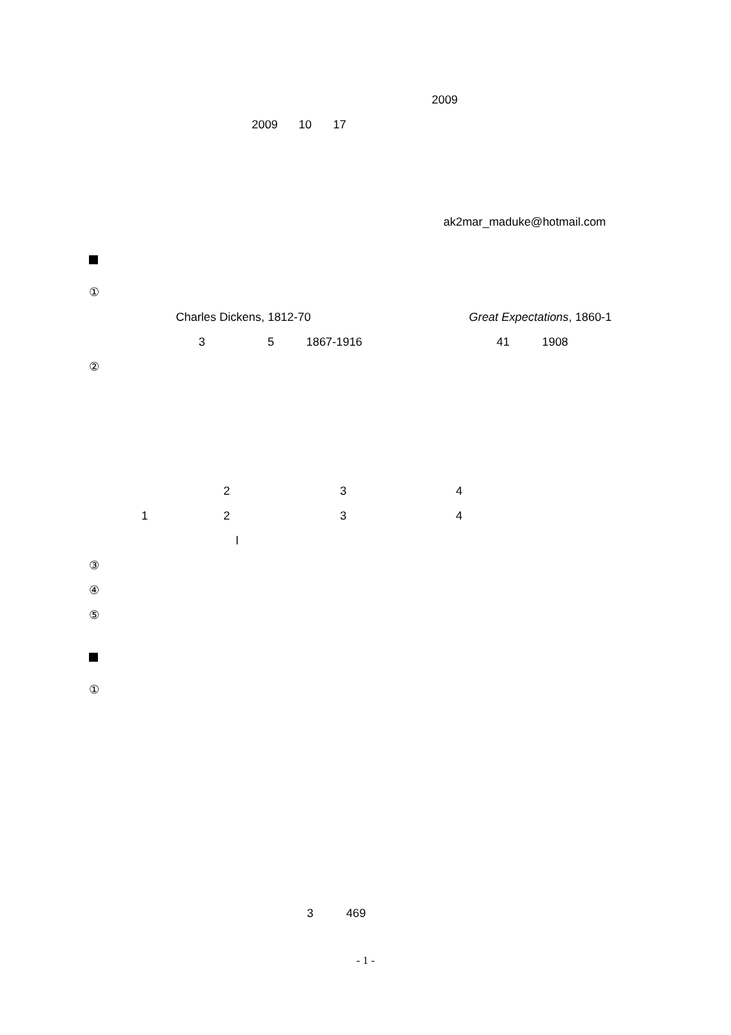2009
2009 10 17
ak2mar_maduke@hotmail.com
①
Charles Dickens, 1812-70 Great Expectations, 1860-1
3 5 1867-1916 41 1908
②
2 3 4
1 2 3 4
l
③
④
⑤
①
3 469
- 1 -